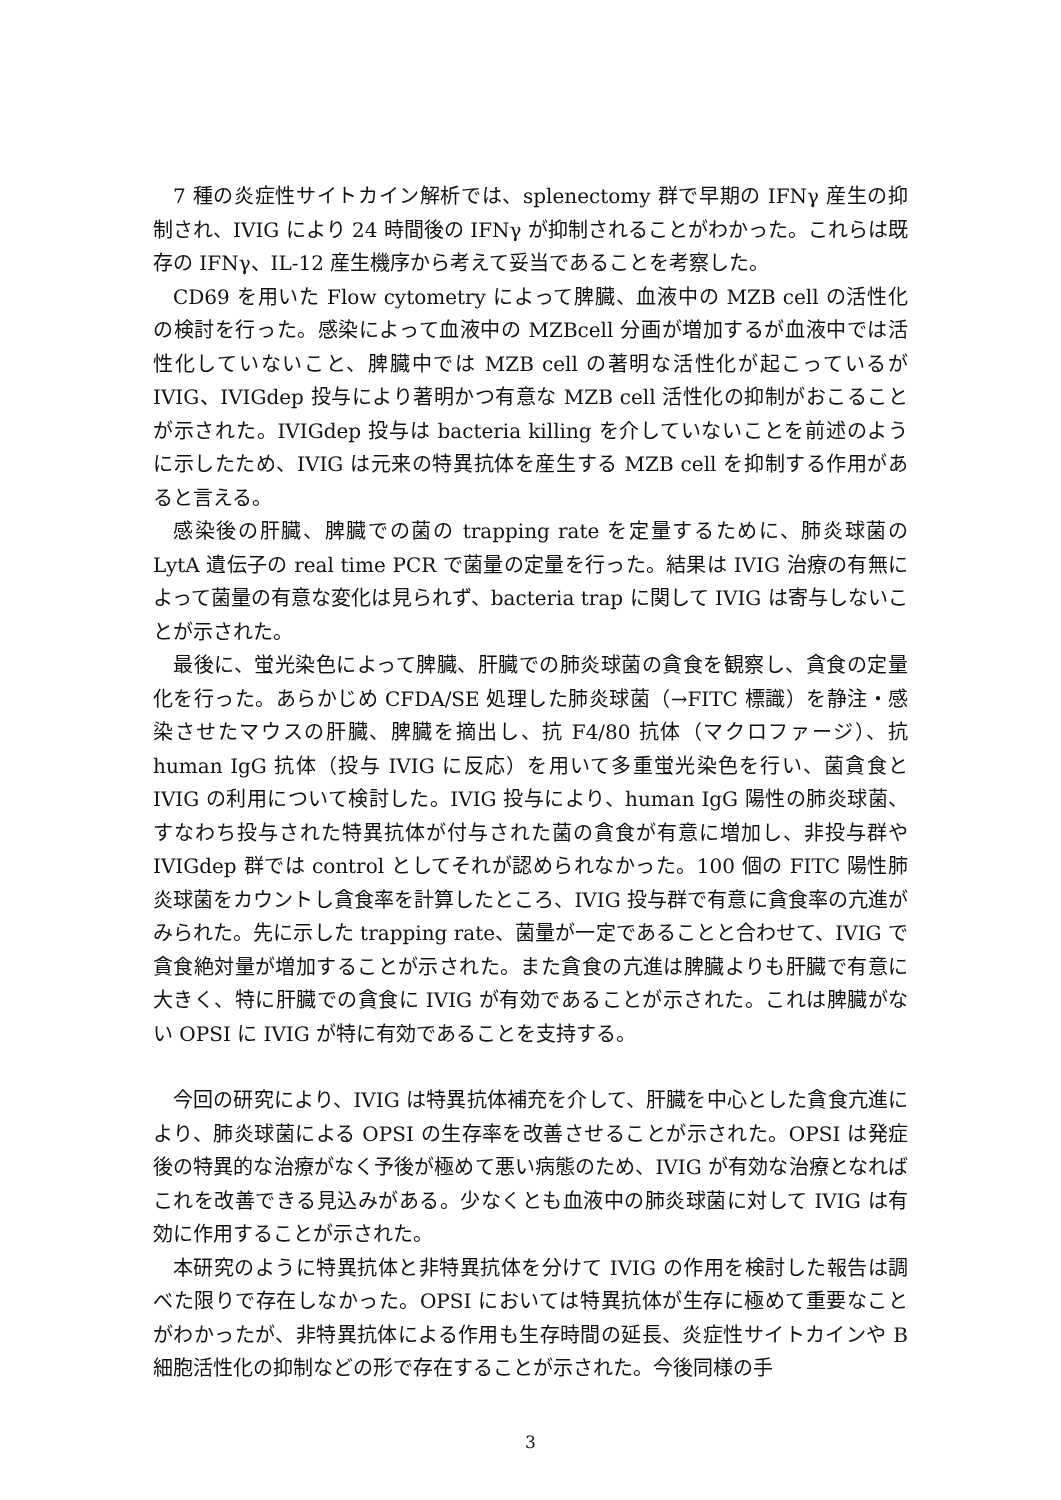7 種の炎症性サイトカイン解析では、splenectomy 群で早期の IFNγ 産生の抑制され、IVIG により 24 時間後の IFNγ が抑制されることがわかった。これらは既存の IFNγ、IL-12 産生機序から考えて妥当であることを考察した。
CD69 を用いた Flow cytometry によって脾臓、血液中の MZB cell の活性化の検討を行った。感染によって血液中の MZBcell 分画が増加するが血液中では活性化していないこと、脾臓中では MZB cell の著明な活性化が起こっているが IVIG、IVIGdep 投与により著明かつ有意な MZB cell 活性化の抑制がおこることが示された。IVIGdep 投与は bacteria killing を介していないことを前述のように示したため、IVIG は元来の特異抗体を産生する MZB cell を抑制する作用があると言える。
感染後の肝臓、脾臓での菌の trapping rate を定量するために、肺炎球菌の LytA 遺伝子の real time PCR で菌量の定量を行った。結果は IVIG 治療の有無によって菌量の有意な変化は見られず、bacteria trap に関して IVIG は寄与しないことが示された。
最後に、蛍光染色によって脾臓、肝臓での肺炎球菌の貪食を観察し、貪食の定量化を行った。あらかじめ CFDA/SE 処理した肺炎球菌（→FITC 標識）を静注・感染させたマウスの肝臓、脾臓を摘出し、抗 F4/80 抗体（マクロファージ）、抗 human IgG 抗体（投与 IVIG に反応）を用いて多重蛍光染色を行い、菌貪食と IVIG の利用について検討した。IVIG 投与により、human IgG 陽性の肺炎球菌、すなわち投与された特異抗体が付与された菌の貪食が有意に増加し、非投与群や IVIGdep 群では control としてそれが認められなかった。100 個の FITC 陽性肺炎球菌をカウントし貪食率を計算したところ、IVIG 投与群で有意に貪食率の亢進がみられた。先に示した trapping rate、菌量が一定であることと合わせて、IVIG で貪食絶対量が増加することが示された。また貪食の亢進は脾臓よりも肝臓で有意に大きく、特に肝臓での貪食に IVIG が有効であることが示された。これは脾臓がない OPSI に IVIG が特に有効であることを支持する。
今回の研究により、IVIG は特異抗体補充を介して、肝臓を中心とした貪食亢進により、肺炎球菌による OPSI の生存率を改善させることが示された。OPSI は発症後の特異的な治療がなく予後が極めて悪い病態のため、IVIG が有効な治療となればこれを改善できる見込みがある。少なくとも血液中の肺炎球菌に対して IVIG は有効に作用することが示された。
本研究のように特異抗体と非特異抗体を分けて IVIG の作用を検討した報告は調べた限りで存在しなかった。OPSI においては特異抗体が生存に極めて重要なことがわかったが、非特異抗体による作用も生存時間の延長、炎症性サイトカインや B 細胞活性化の抑制などの形で存在することが示された。今後同様の手
3